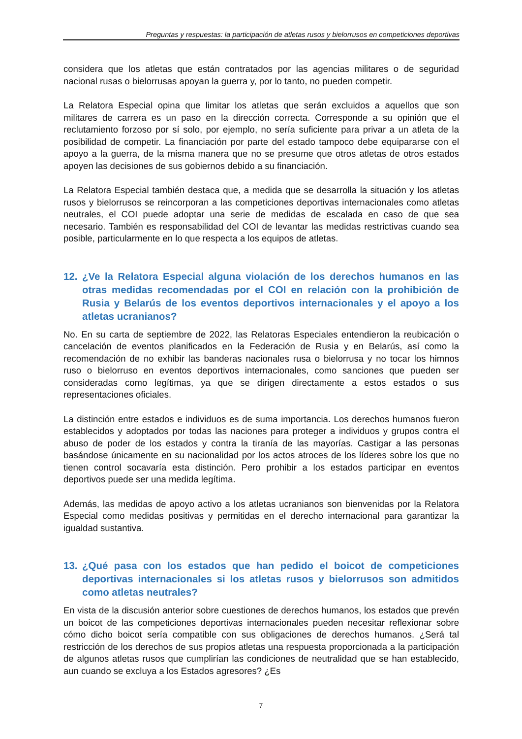Preguntas y respuestas: la participación de atletas rusos y bielorrusos en competiciones deportivas
considera que los atletas que están contratados por las agencias militares o de seguridad nacional rusas o bielorrusas apoyan la guerra y, por lo tanto, no pueden competir.
La Relatora Especial opina que limitar los atletas que serán excluidos a aquellos que son militares de carrera es un paso en la dirección correcta. Corresponde a su opinión que el reclutamiento forzoso por sí solo, por ejemplo, no sería suficiente para privar a un atleta de la posibilidad de competir. La financiación por parte del estado tampoco debe equipararse con el apoyo a la guerra, de la misma manera que no se presume que otros atletas de otros estados apoyen las decisiones de sus gobiernos debido a su financiación.
La Relatora Especial también destaca que, a medida que se desarrolla la situación y los atletas rusos y bielorrusos se reincorporan a las competiciones deportivas internacionales como atletas neutrales, el COI puede adoptar una serie de medidas de escalada en caso de que sea necesario. También es responsabilidad del COI de levantar las medidas restrictivas cuando sea posible, particularmente en lo que respecta a los equipos de atletas.
12. ¿Ve la Relatora Especial alguna violación de los derechos humanos en las otras medidas recomendadas por el COI en relación con la prohibición de Rusia y Belarús de los eventos deportivos internacionales y el apoyo a los atletas ucranianos?
No. En su carta de septiembre de 2022, las Relatoras Especiales entendieron la reubicación o cancelación de eventos planificados en la Federación de Rusia y en Belarús, así como la recomendación de no exhibir las banderas nacionales rusa o bielorrusa y no tocar los himnos ruso o bielorruso en eventos deportivos internacionales, como sanciones que pueden ser consideradas como legítimas, ya que se dirigen directamente a estos estados o sus representaciones oficiales.
La distinción entre estados e individuos es de suma importancia. Los derechos humanos fueron establecidos y adoptados por todas las naciones para proteger a individuos y grupos contra el abuso de poder de los estados y contra la tiranía de las mayorías. Castigar a las personas basándose únicamente en su nacionalidad por los actos atroces de los líderes sobre los que no tienen control socavaría esta distinción. Pero prohibir a los estados participar en eventos deportivos puede ser una medida legítima.
Además, las medidas de apoyo activo a los atletas ucranianos son bienvenidas por la Relatora Especial como medidas positivas y permitidas en el derecho internacional para garantizar la igualdad sustantiva.
13. ¿Qué pasa con los estados que han pedido el boicot de competiciones deportivas internacionales si los atletas rusos y bielorrusos son admitidos como atletas neutrales?
En vista de la discusión anterior sobre cuestiones de derechos humanos, los estados que prevén un boicot de las competiciones deportivas internacionales pueden necesitar reflexionar sobre cómo dicho boicot sería compatible con sus obligaciones de derechos humanos. ¿Será tal restricción de los derechos de sus propios atletas una respuesta proporcionada a la participación de algunos atletas rusos que cumplirían las condiciones de neutralidad que se han establecido, aun cuando se excluya a los Estados agresores? ¿Es
7